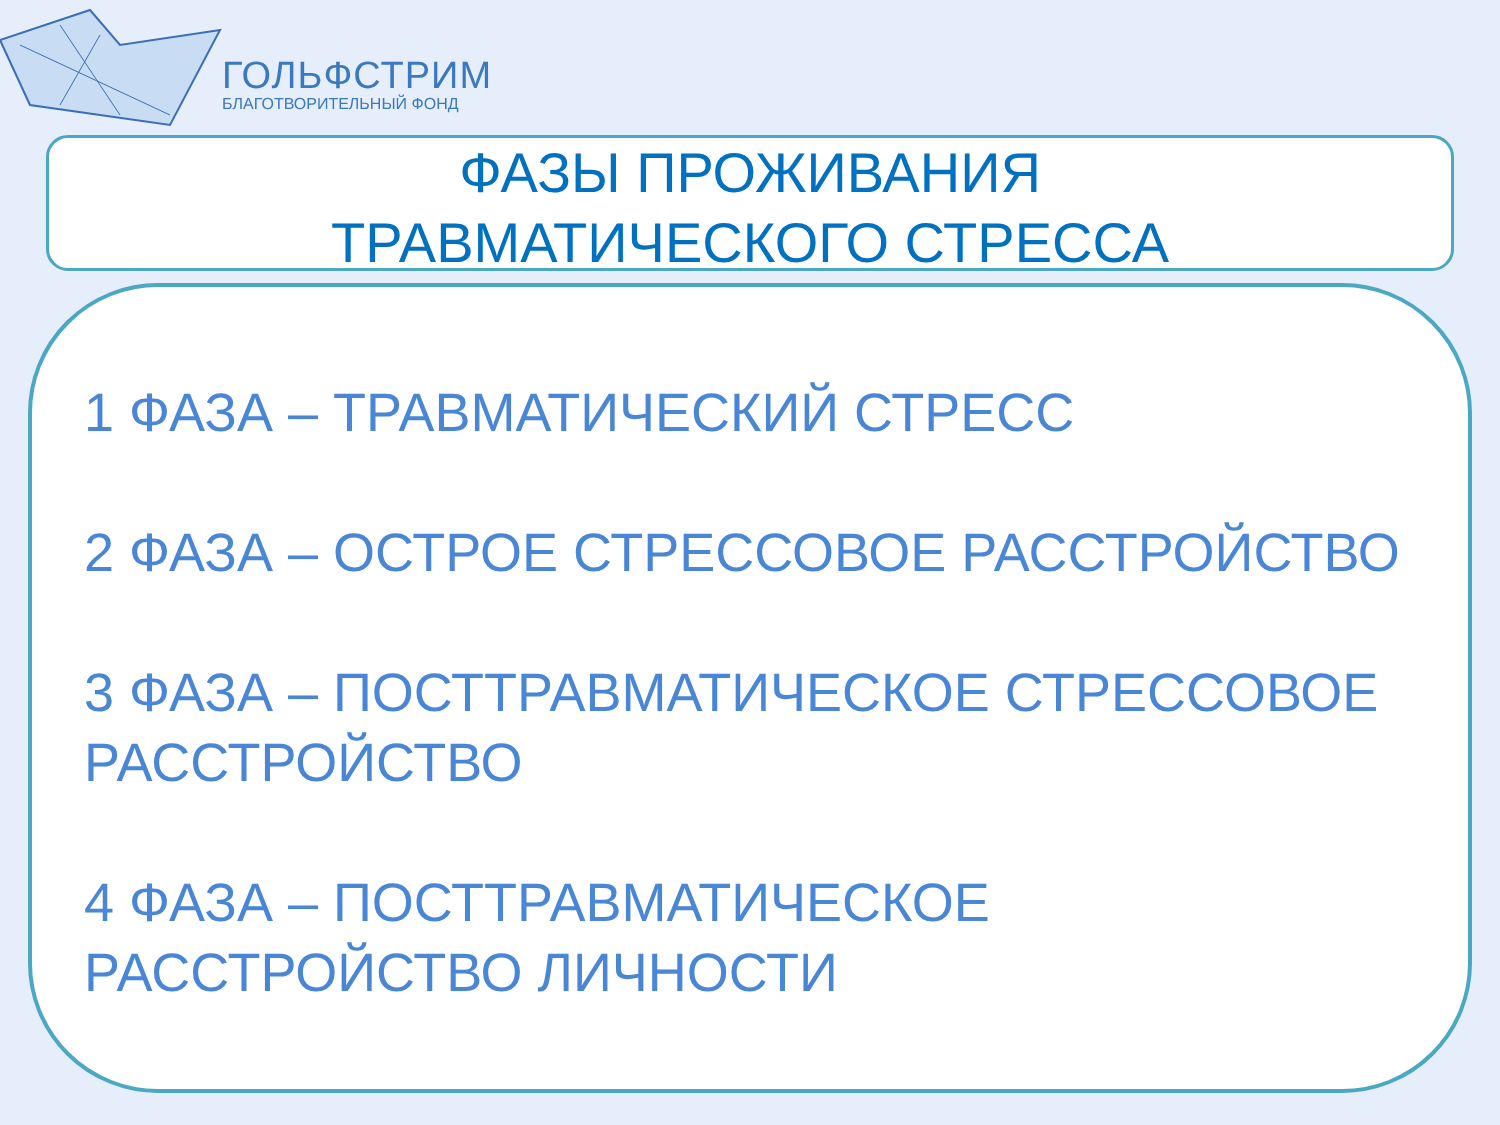ГОЛЬФСТРИМ
БЛАГОТВОРИТЕЛЬНЫЙ ФОНД
ФАЗЫ ПРОЖИВАНИЯ
ТРАВМАТИЧЕСКОГО СТРЕССА
1 ФАЗА – ТРАВМАТИЧЕСКИЙ СТРЕСС
2 ФАЗА – ОСТРОЕ СТРЕССОВОЕ РАССТРОЙСТВО
3 ФАЗА – ПОСТТРАВМАТИЧЕСКОЕ СТРЕССОВОЕ РАССТРОЙСТВО
4 ФАЗА – ПОСТТРАВМАТИЧЕСКОЕ
РАССТРОЙСТВО ЛИЧНОСТИ